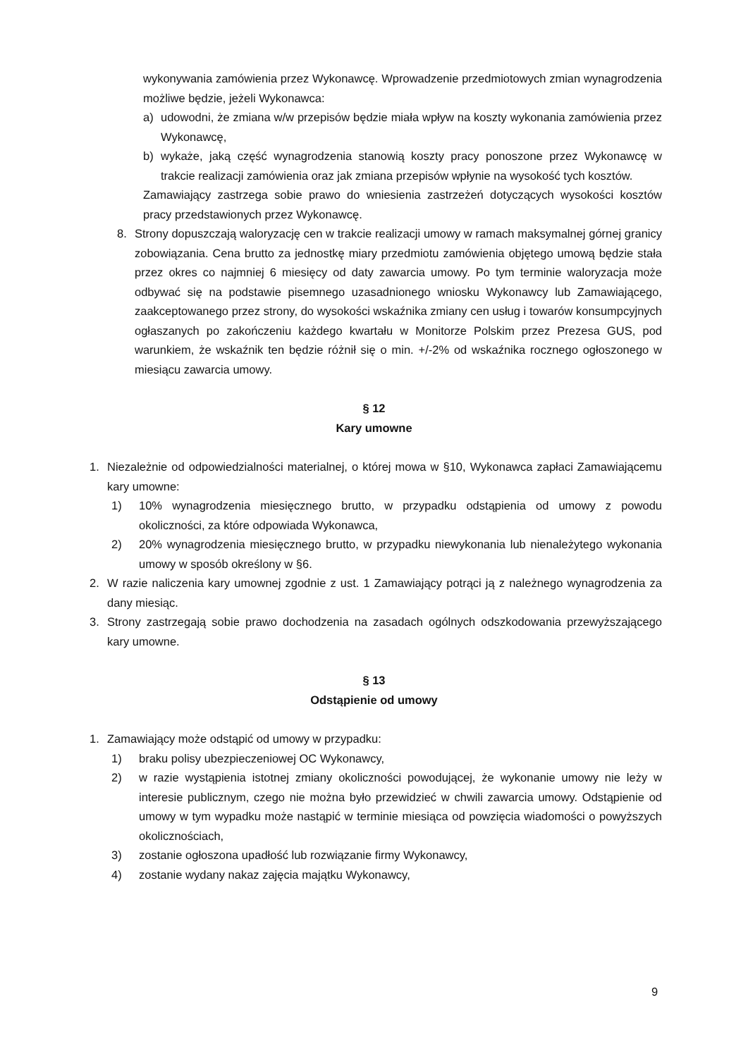wykonywania zamówienia przez Wykonawcę. Wprowadzenie przedmiotowych zmian wynagrodzenia możliwe będzie, jeżeli Wykonawca:
a) udowodni, że zmiana w/w przepisów będzie miała wpływ na koszty wykonania zamówienia przez Wykonawcę,
b) wykaże, jaką część wynagrodzenia stanowią koszty pracy ponoszone przez Wykonawcę w trakcie realizacji zamówienia oraz jak zmiana przepisów wpłynie na wysokość tych kosztów.
Zamawiający zastrzega sobie prawo do wniesienia zastrzeżeń dotyczących wysokości kosztów pracy przedstawionych przez Wykonawcę.
8. Strony dopuszczają waloryzację cen w trakcie realizacji umowy w ramach maksymalnej górnej granicy zobowiązania. Cena brutto za jednostkę miary przedmiotu zamówienia objętego umową będzie stała przez okres co najmniej 6 miesięcy od daty zawarcia umowy. Po tym terminie waloryzacja może odbywać się na podstawie pisemnego uzasadnionego wniosku Wykonawcy lub Zamawiającego, zaakceptowanego przez strony, do wysokości wskaźnika zmiany cen usług i towarów konsumpcyjnych ogłaszanych po zakończeniu każdego kwartału w Monitorze Polskim przez Prezesa GUS, pod warunkiem, że wskaźnik ten będzie różnił się o min. +/-2% od wskaźnika rocznego ogłoszonego w miesiącu zawarcia umowy.
§ 12
Kary umowne
1. Niezależnie od odpowiedzialności materialnej, o której mowa w §10, Wykonawca zapłaci Zamawiającemu kary umowne:
1) 10% wynagrodzenia miesięcznego brutto, w przypadku odstąpienia od umowy z powodu okoliczności, za które odpowiada Wykonawca,
2) 20% wynagrodzenia miesięcznego brutto, w przypadku niewykonania lub nienależytego wykonania umowy w sposób określony w §6.
2. W razie naliczenia kary umownej zgodnie z ust. 1 Zamawiający potrąci ją z należnego wynagrodzenia za dany miesiąc.
3. Strony zastrzegają sobie prawo dochodzenia na zasadach ogólnych odszkodowania przewyższającego kary umowne.
§ 13
Odstąpienie od umowy
1. Zamawiający może odstąpić od umowy w przypadku:
1) braku polisy ubezpieczeniowej OC Wykonawcy,
2) w razie wystąpienia istotnej zmiany okoliczności powodującej, że wykonanie umowy nie leży w interesie publicznym, czego nie można było przewidzieć w chwili zawarcia umowy. Odstąpienie od umowy w tym wypadku może nastąpić w terminie miesiąca od powzięcia wiadomości o powyższych okolicznościach,
3) zostanie ogłoszona upadłość lub rozwiązanie firmy Wykonawcy,
4) zostanie wydany nakaz zajęcia majątku Wykonawcy,
9